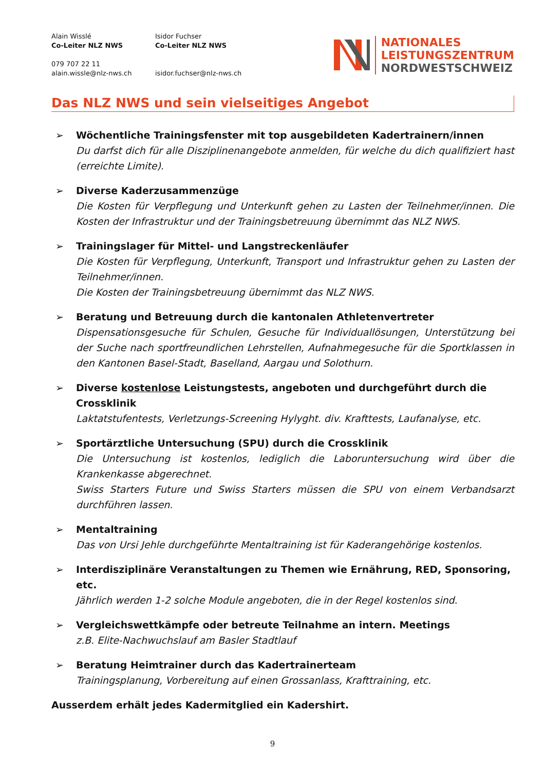Alain Wisslé
Co-Leiter NLZ NWS
079 707 22 11
alain.wissle@nlz-nws.ch
Isidor Fuchser
Co-Leiter NLZ NWS
isidor.fuchser@nlz-nws.ch
NATIONALES
LEISTUNGSZENTRUM
NORDWESTSCHWEIZ
Das NLZ NWS und sein vielseitiges Angebot
➢ Wöchentliche Trainingsfenster mit top ausgebildeten Kadertrainern/innen
Du darfst dich für alle Disziplinenangebote anmelden, für welche du dich qualifiziert hast (erreichte Limite).
➢ Diverse Kaderzusammenzüge
Die Kosten für Verpflegung und Unterkunft gehen zu Lasten der Teilnehmer/innen. Die Kosten der Infrastruktur und der Trainingsbetreuung übernimmt das NLZ NWS.
➢ Trainingslager für Mittel- und Langstreckenläufer
Die Kosten für Verpflegung, Unterkunft, Transport und Infrastruktur gehen zu Lasten der Teilnehmer/innen.
Die Kosten der Trainingsbetreuung übernimmt das NLZ NWS.
➢ Beratung und Betreuung durch die kantonalen Athletenvertreter
Dispensationsgesuche für Schulen, Gesuche für Individuallösungen, Unterstützung bei der Suche nach sportfreundlichen Lehrstellen, Aufnahmegesuche für die Sportklassen in den Kantonen Basel-Stadt, Baselland, Aargau und Solothurn.
➢ Diverse kostenlose Leistungstests, angeboten und durchgeführt durch die Crossklinik
Laktatstufentests, Verletzungs-Screening Hylyght. div. Krafttests, Laufanalyse, etc.
➢ Sportärztliche Untersuchung (SPU) durch die Crossklinik
Die Untersuchung ist kostenlos, lediglich die Laboruntersuchung wird über die Krankenkasse abgerechnet.
Swiss Starters Future und Swiss Starters müssen die SPU von einem Verbandsarzt durchführen lassen.
➢ Mentaltraining
Das von Ursi Jehle durchgeführte Mentaltraining ist für Kaderangehörige kostenlos.
➢ Interdisziplinäre Veranstaltungen zu Themen wie Ernährung, RED, Sponsoring, etc.
Jährlich werden 1-2 solche Module angeboten, die in der Regel kostenlos sind.
➢ Vergleichswettkämpfe oder betreute Teilnahme an intern. Meetings
z.B. Elite-Nachwuchslauf am Basler Stadtlauf
➢ Beratung Heimtrainer durch das Kadertrainerteam
Trainingsplanung, Vorbereitung auf einen Grossanlass, Krafttraining, etc.
Ausserdem erhält jedes Kadermitglied ein Kadershirt.
9